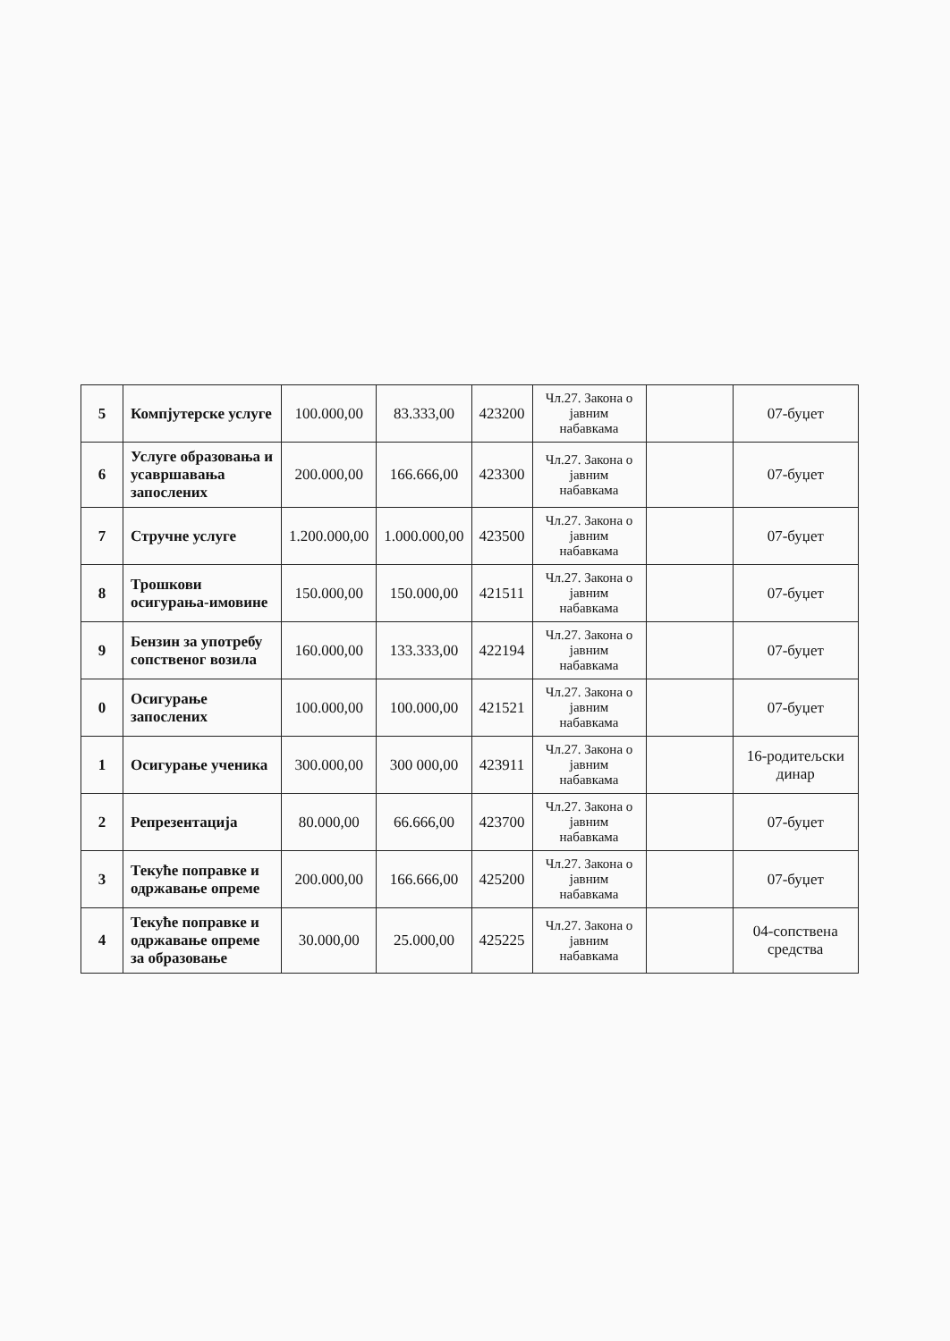| 5 | Компјутерске услуге | 100.000,00 | 83.333,00 | 423200 | Чл.27. Закона о јавним набавкама | | 07-буџет |
| 6 | Услуге образовања и усавршавања запослених | 200.000,00 | 166.666,00 | 423300 | Чл.27. Закона о јавним набавкама | | 07-буџет |
| 7 | Стручне услуге | 1.200.000,00 | 1.000.000,00 | 423500 | Чл.27. Закона о јавним набавкама | | 07-буџет |
| 8 | Трошкови осигурања-имовине | 150.000,00 | 150.000,00 | 421511 | Чл.27. Закона о јавним набавкама | | 07-буџет |
| 9 | Бензин за употребу сопственог возила | 160.000,00 | 133.333,00 | 422194 | Чл.27. Закона о јавним набавкама | | 07-буџет |
| 0 | Осигурање запослених | 100.000,00 | 100.000,00 | 421521 | Чл.27. Закона о јавним набавкама | | 07-буџет |
| 1 | Осигурање ученика | 300.000,00 | 300 000,00 | 423911 | Чл.27. Закона о јавним набавкама | | 16-родитељски динар |
| 2 | Репрезентација | 80.000,00 | 66.666,00 | 423700 | Чл.27. Закона о јавним набавкама | | 07-буџет |
| 3 | Текуће поправке и одржавање опреме | 200.000,00 | 166.666,00 | 425200 | Чл.27. Закона о јавним набавкама | | 07-буџет |
| 4 | Текуће поправке и одржавање опреме за образовање | 30.000,00 | 25.000,00 | 425225 | Чл.27. Закона о јавним набавкама | | 04-сопствена средства |